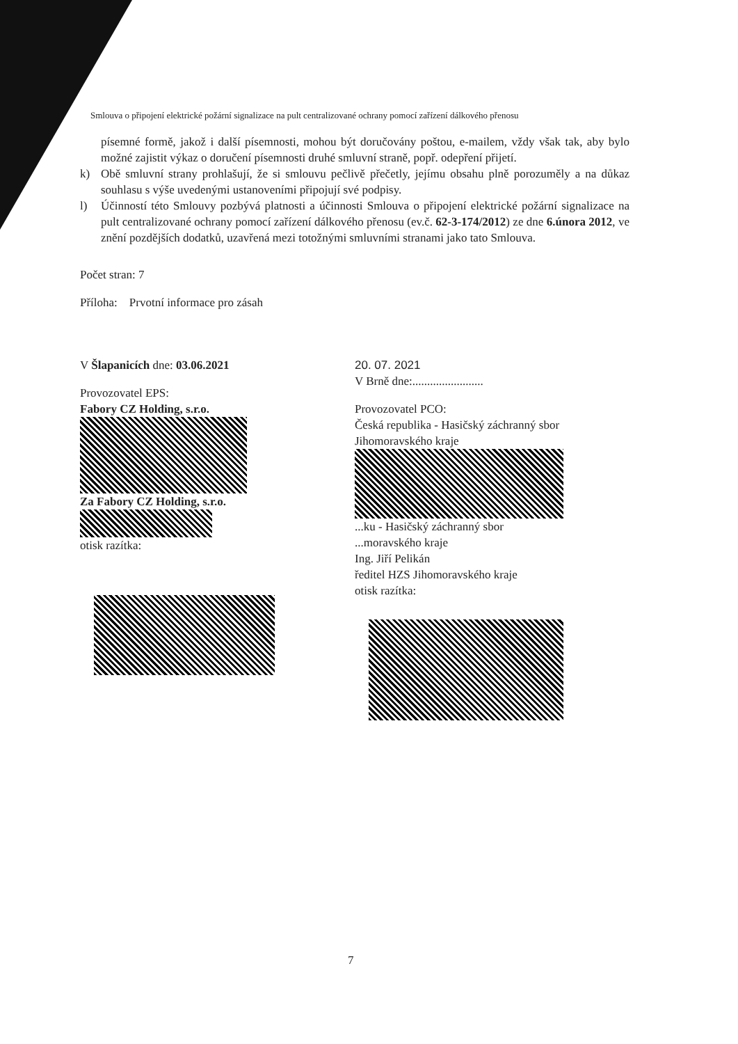Smlouva o připojení elektrické požární signalizace na pult centralizované ochrany pomocí zařízení dálkového přenosu
písemné formě, jakož i další písemnosti, mohou být doručovány poštou, e-mailem, vždy však tak, aby bylo možné zajistit výkaz o doručení písemnosti druhé smluvní straně, popř. odepření přijetí.
k) Obě smluvní strany prohlašují, že si smlouvu pečlivě přečetly, jejímu obsahu plně porozuměly a na důkaz souhlasu s výše uvedenými ustanoveními připojují své podpisy.
l) Účinností této Smlouvy pozbývá platnosti a účinnosti Smlouva o připojení elektrické požární signalizace na pult centralizované ochrany pomocí zařízení dálkového přenosu (ev.č. 62-3-174/2012) ze dne 6.února 2012, ve znění pozdějších dodatků, uzavřená mezi totožnými smluvními stranami jako tato Smlouva.
Počet stran: 7
Příloha: Prvotní informace pro zásah
V Šlapanicích dne: 03.06.2021
Provozovatel EPS:
Fabory CZ Holding, s.r.o.
Za Fabory CZ Holding, s.r.o.
otisk razítka:
20. 07. 2021
V Brně dne:........................
Provozovatel PCO:
Česká republika - Hasičský záchranný sbor Jihomoravského kraje
...ku - Hasičský záchranný sbor
...moravského kraje
Ing. Jiří Pelikán
ředitel HZS Jihomoravského kraje
otisk razítka:
7